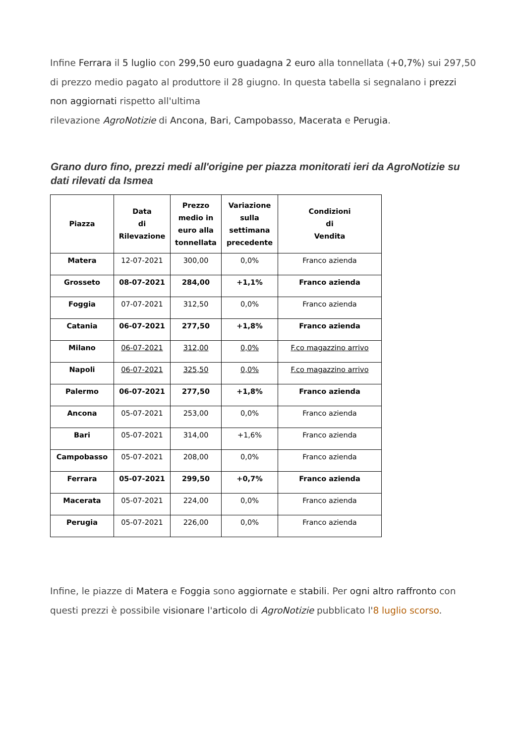Infine Ferrara il 5 luglio con 299,50 euro guadagna 2 euro alla tonnellata (+0,7%) sui 297,50 di prezzo medio pagato al produttore il 28 giugno. In questa tabella si segnalano i prezzi non aggiornati rispetto all'ultima
rilevazione AgroNotizie di Ancona, Bari, Campobasso, Macerata e Perugia.
Grano duro fino, prezzi medi all'origine per piazza monitorati ieri da AgroNotizie su dati rilevati da Ismea
| Piazza | Data di Rilevazione | Prezzo medio in euro alla tonnellata | Variazione sulla settimana precedente | Condizioni di Vendita |
| --- | --- | --- | --- | --- |
| Matera | 12-07-2021 | 300,00 | 0,0% | Franco azienda |
| Grosseto | 08-07-2021 | 284,00 | +1,1% | Franco azienda |
| Foggia | 07-07-2021 | 312,50 | 0,0% | Franco azienda |
| Catania | 06-07-2021 | 277,50 | +1,8% | Franco azienda |
| Milano | 06-07-2021 | 312,00 | 0,0% | F.co magazzino arrivo |
| Napoli | 06-07-2021 | 325,50 | 0,0% | F.co magazzino arrivo |
| Palermo | 06-07-2021 | 277,50 | +1,8% | Franco azienda |
| Ancona | 05-07-2021 | 253,00 | 0,0% | Franco azienda |
| Bari | 05-07-2021 | 314,00 | +1,6% | Franco azienda |
| Campobasso | 05-07-2021 | 208,00 | 0,0% | Franco azienda |
| Ferrara | 05-07-2021 | 299,50 | +0,7% | Franco azienda |
| Macerata | 05-07-2021 | 224,00 | 0,0% | Franco azienda |
| Perugia | 05-07-2021 | 226,00 | 0,0% | Franco azienda |
Infine, le piazze di Matera e Foggia sono aggiornate e stabili. Per ogni altro raffronto con questi prezzi è possibile visionare l'articolo di AgroNotizie pubblicato l'8 luglio scorso.